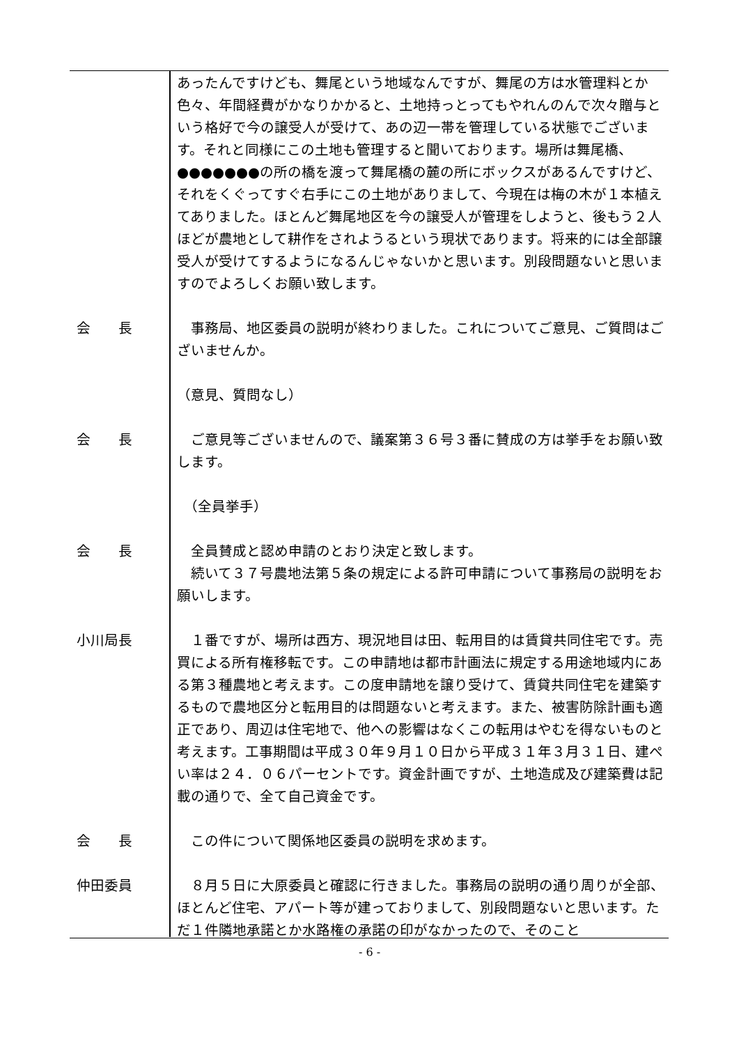あったんですけども、舞尾という地域なんですが、舞尾の方は水管理料とか色々、年間経費がかなりかかると、土地持っとってもやれんのんで次々贈与という格好で今の譲受人が受けて、あの辺一帯を管理している状態でございます。それと同様にこの土地も管理すると聞いております。場所は舞尾橋、●●●●●●●の所の橋を渡って舞尾橋の麓の所にボックスがあるんですけど、それをくぐってすぐ右手にこの土地がありまして、今現在は梅の木が１本植えてありました。ほとんど舞尾地区を今の譲受人が管理をしようと、後もう２人ほどが農地として耕作をされようるという現状であります。将来的には全部譲受人が受けてするようになるんじゃないかと思います。別段問題ないと思いますのでよろしくお願い致します。
会　　長 　事務局、地区委員の説明が終わりました。これについてご意見、ご質問はございませんか。
（意見、質問なし）
会　　長 　ご意見等ございませんので、議案第３６号３番に賛成の方は挙手をお願い致します。
　（全員挙手）
会　　長 　全員賛成と認め申請のとおり決定と致します。
　続いて３７号農地法第５条の規定による許可申請について事務局の説明をお願いします。
小川局長 　１番ですが、場所は西方、現況地目は田、転用目的は賃貸共同住宅です。売買による所有権移転です。この申請地は都市計画法に規定する用途地域内にある第３種農地と考えます。この度申請地を譲り受けて、賃貸共同住宅を建築するもので農地区分と転用目的は問題ないと考えます。また、被害防除計画も適正であり、周辺は住宅地で、他への影響はなくこの転用はやむを得ないものと考えます。工事期間は平成３０年９月１０日から平成３１年３月３１日、建ぺい率は２４．０６パーセントです。資金計画ですが、土地造成及び建築費は記載の通りで、全て自己資金です。
会　　長 　この件について関係地区委員の説明を求めます。
仲田委員 　８月５日に大原委員と確認に行きました。事務局の説明の通り周りが全部、ほとんど住宅、アパート等が建っておりまして、別段問題ないと思います。ただ１件隣地承諾とか水路権の承諾の印がなかったので、そのこと
- 6 -